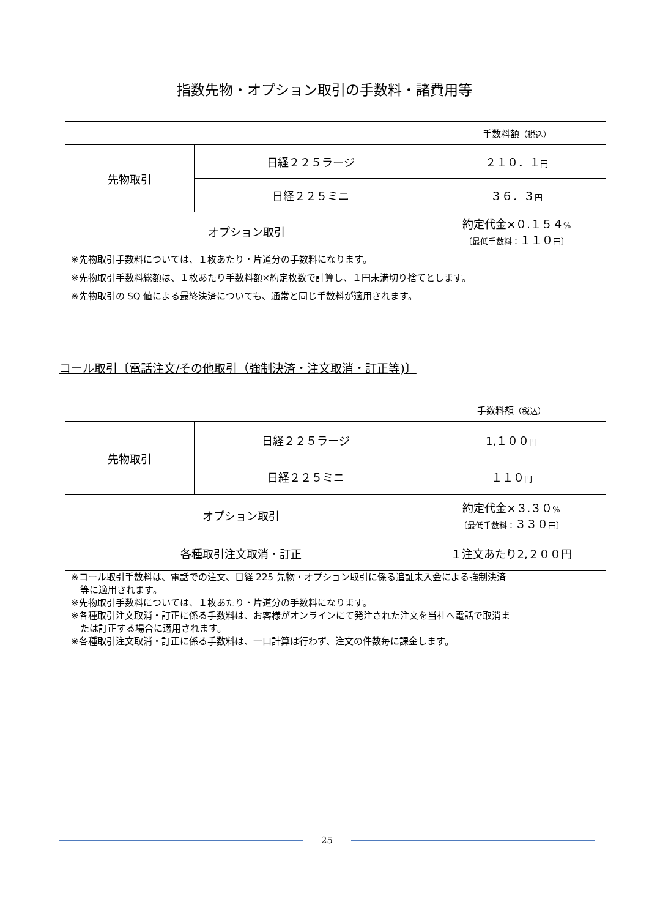指数先物・オプション取引の手数料・諸費用等
| | | 手数料額 （税込） |
| 先物取引 | 日経２２５ラージ | ２１０．１ 円 |
| | 日経２２５ミニ | ３６．３ 円 |
| オプション取引 | | 約定代金×０.１５４ % 〔最低手数料： １１０ 円〕 |
※先物取引手数料については、１枚あたり・片道分の手数料になります。
※先物取引手数料総額は、１枚あたり手数料額×約定枚数で計算し、１円未満切り捨てとします。
※先物取引の SQ 値による最終決済についても、通常と同じ手数料が適用されます。
コール取引〔電話注文/その他取引（強制決済・注文取消・訂正等)〕
| | | 手数料額 （税込） |
| 先物取引 | 日経２２５ラージ | 1,１００ 円 |
| | 日経２２５ミニ | １１０ 円 |
| オプション取引 | | 約定代金×３.３０ % 〔最低手数料： ３３０ 円〕 |
| 各種取引注文取消・訂正 | | １注文あたり2,２００円 |
※コール取引手数料は、電話での注文、日経 225 先物・オプション取引に係る追証未入金による強制決済
　等に適用されます。
※先物取引手数料については、１枚あたり・片道分の手数料になります。
※各種取引注文取消・訂正に係る手数料は、お客様がオンラインにて発注された注文を当社へ電話で取消ま
　たは訂正する場合に適用されます。
※各種取引注文取消・訂正に係る手数料は、一口計算は行わず、注文の件数毎に課金します。
25